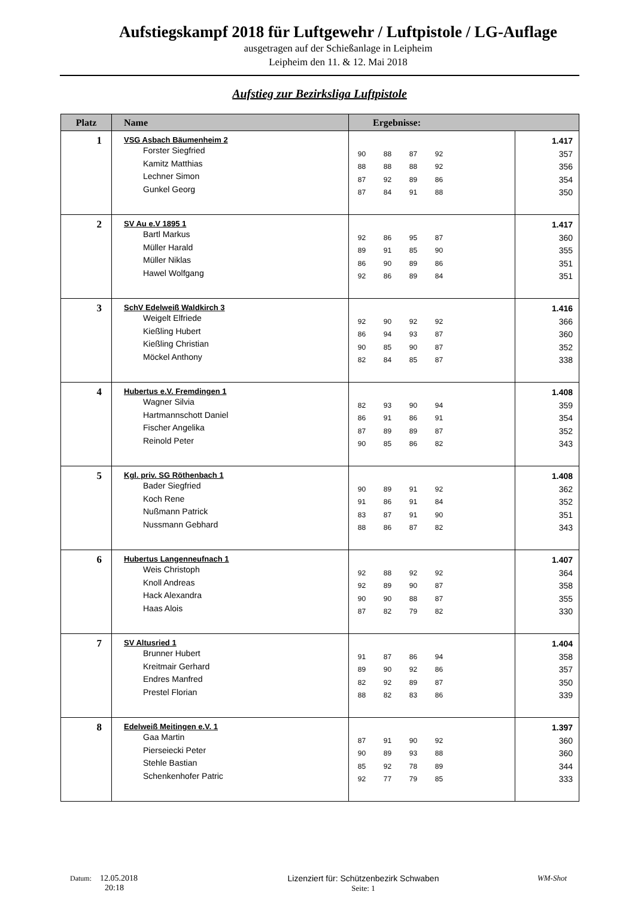Aufstiegskampf 2018 für Luftgewehr / Luftpistole / LG-Auflage
ausgetragen auf der Schießanlage in Leipheim
Leipheim den 11. & 12. Mai 2018
Aufstieg zur Bezirksliga Luftpistole
| Platz | Name | Ergebnisse: | |
| --- | --- | --- | --- |
| 1 | VSG Asbach Bäumenheim 2 Forster Siegfried Kamitz Matthias Lechner Simon Gunkel Georg | 90 88 87 92 88 88 88 92 87 92 89 86 87 84 91 88 | 1.417 357 356 354 350 |
| 2 | SV Au e.V 1895 1 Bartl Markus Müller Harald Müller Niklas Hawel Wolfgang | 92 86 95 87 89 91 85 90 86 90 89 86 92 86 89 84 | 1.417 360 355 351 351 |
| 3 | SchV Edelweiß Waldkirch 3 Weigelt Elfriede Kießling Hubert Kießling Christian Möckel Anthony | 92 90 92 92 86 94 93 87 90 85 90 87 82 84 85 87 | 1.416 366 360 352 338 |
| 4 | Hubertus e.V. Fremdingen 1 Wagner Silvia Hartmannschott Daniel Fischer Angelika Reinold Peter | 82 93 90 94 86 91 86 91 87 89 89 87 90 85 86 82 | 1.408 359 354 352 343 |
| 5 | Kgl. priv. SG Röthenbach 1 Bader Siegfried Koch Rene Nußmann Patrick Nussmann Gebhard | 90 89 91 92 91 86 91 84 83 87 91 90 88 86 87 82 | 1.408 362 352 351 343 |
| 6 | Hubertus Langenneufnach 1 Weis Christoph Knoll Andreas Hack Alexandra Haas Alois | 92 88 92 92 92 89 90 87 90 90 88 87 87 82 79 82 | 1.407 364 358 355 330 |
| 7 | SV Altusried 1 Brunner Hubert Kreitmair Gerhard Endres Manfred Prestel Florian | 91 87 86 94 89 90 92 86 82 92 89 87 88 82 83 86 | 1.404 358 357 350 339 |
| 8 | Edelweiß Meitingen e.V. 1 Gaa Martin Pierseiecki Peter Stehle Bastian Schenkenhofer Patric | 87 91 90 92 90 89 93 88 85 92 78 89 92 77 79 85 | 1.397 360 360 344 333 |
Datum: 12.05.2018
20:18
Lizenziert für: Schützenbezirk Schwaben
Seite: 1
WM-Shot